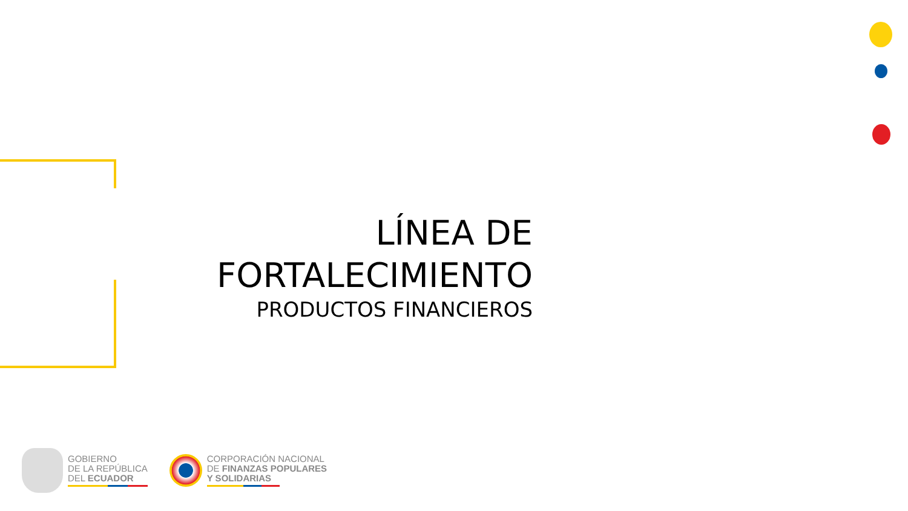LÍNEA DE FORTALECIMIENTO
PRODUCTOS FINANCIEROS
GOBIERNO
DE LA REPÚBLICA
DEL ECUADOR
CORPORACIÓN NACIONAL
DE FINANZAS POPULARES
Y SOLIDARIAS